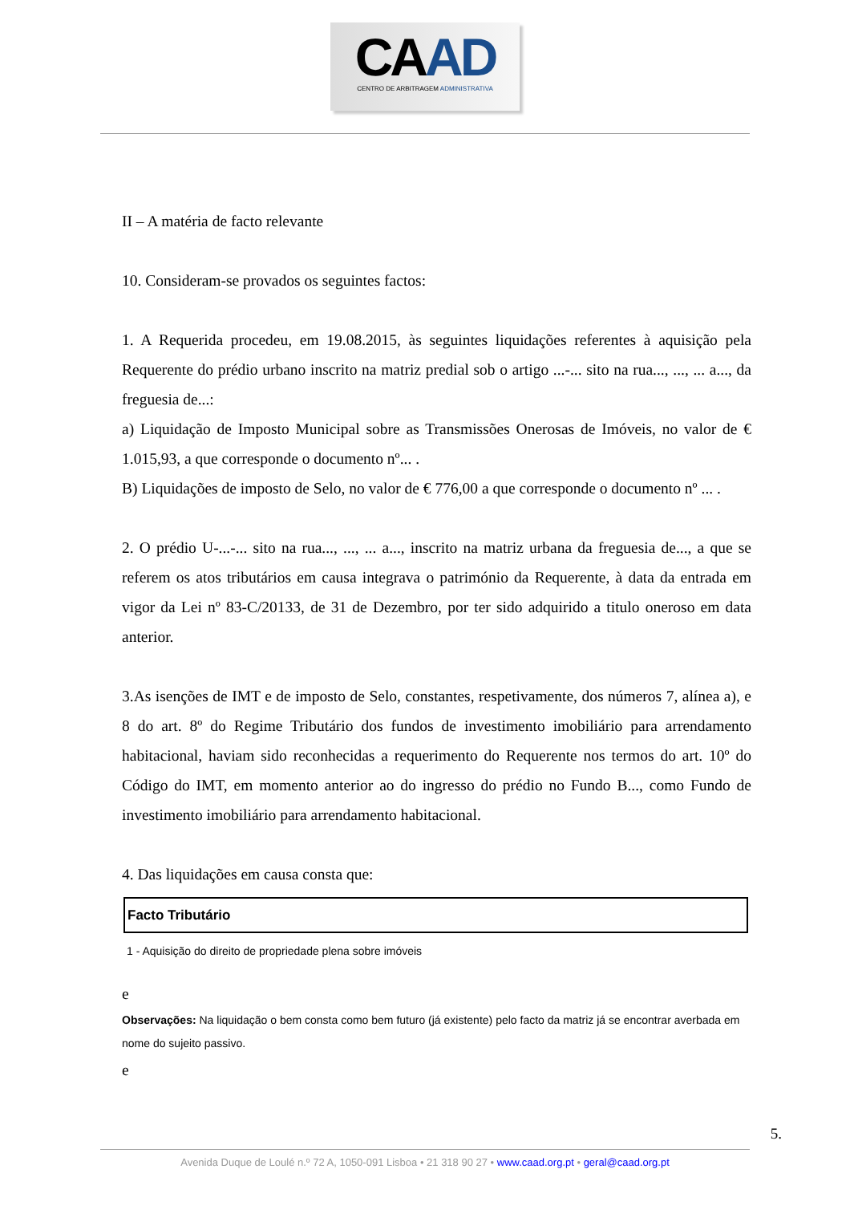CAAD
CENTRO DE ARBITRAGEM ADMINISTRATIVA
II – A matéria de facto relevante
10. Consideram-se provados os seguintes factos:
1. A Requerida procedeu, em 19.08.2015, às seguintes liquidações referentes à aquisição pela Requerente do prédio urbano inscrito na matriz predial sob o artigo ...-... sito na rua..., ..., ... a..., da freguesia de...:
a) Liquidação de Imposto Municipal sobre as Transmissões Onerosas de Imóveis, no valor de € 1.015,93, a que corresponde o documento nº... .
B) Liquidações de imposto de Selo, no valor de € 776,00 a que corresponde o documento nº ... .
2. O prédio U-...-... sito na rua..., ..., ... a..., inscrito na matriz urbana da freguesia de..., a que se referem os atos tributários em causa integrava o património da Requerente, à data da entrada em vigor da Lei nº 83-C/20133, de 31 de Dezembro, por ter sido adquirido a titulo oneroso em data anterior.
3.As isenções de IMT e de imposto de Selo, constantes, respetivamente, dos números 7, alínea a), e 8 do art. 8º do Regime Tributário dos fundos de investimento imobiliário para arrendamento habitacional, haviam sido reconhecidas a requerimento do Requerente nos termos do art. 10º do Código do IMT, em momento anterior ao do ingresso do prédio no Fundo B..., como Fundo de investimento imobiliário para arrendamento habitacional.
4. Das liquidações em causa consta que:
Facto Tributário
1 - Aquisição do direito de propriedade plena sobre imóveis
e
Observações: Na liquidação o bem consta como bem futuro (já existente) pelo facto da matriz já se encontrar averbada em nome do sujeito passivo.
e
5.
Avenida Duque de Loulé n.º 72 A, 1050-091 Lisboa • 21 318 90 27 • www.caad.org.pt • geral@caad.org.pt